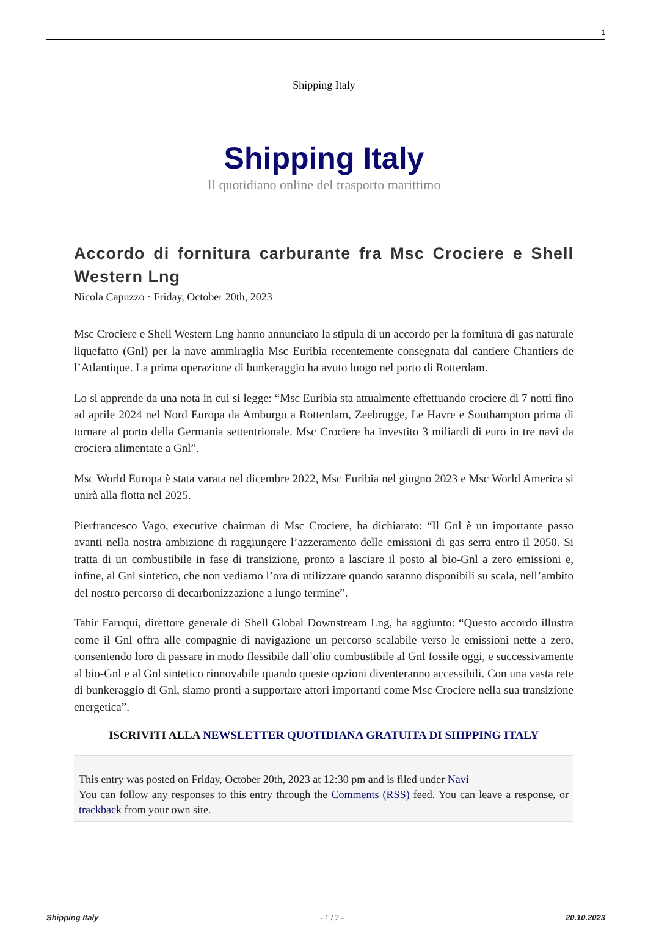1
Shipping Italy
Shipping Italy
Il quotidiano online del trasporto marittimo
Accordo di fornitura carburante fra Msc Crociere e Shell Western Lng
Nicola Capuzzo · Friday, October 20th, 2023
Msc Crociere e Shell Western Lng hanno annunciato la stipula di un accordo per la fornitura di gas naturale liquefatto (Gnl) per la nave ammiraglia Msc Euribia recentemente consegnata dal cantiere Chantiers de l’Atlantique. La prima operazione di bunkeraggio ha avuto luogo nel porto di Rotterdam.
Lo si apprende da una nota in cui si legge: “Msc Euribia sta attualmente effettuando crociere di 7 notti fino ad aprile 2024 nel Nord Europa da Amburgo a Rotterdam, Zeebrugge, Le Havre e Southampton prima di tornare al porto della Germania settentrionale. Msc Crociere ha investito 3 miliardi di euro in tre navi da crociera alimentate a Gnl”.
Msc World Europa è stata varata nel dicembre 2022, Msc Euribia nel giugno 2023 e Msc World America si unirà alla flotta nel 2025.
Pierfrancesco Vago, executive chairman di Msc Crociere, ha dichiarato: “Il Gnl è un importante passo avanti nella nostra ambizione di raggiungere l’azzeramento delle emissioni di gas serra entro il 2050. Si tratta di un combustibile in fase di transizione, pronto a lasciare il posto al bio-Gnl a zero emissioni e, infine, al Gnl sintetico, che non vediamo l’ora di utilizzare quando saranno disponibili su scala, nell’ambito del nostro percorso di decarbonizzazione a lungo termine”.
Tahir Faruqui, direttore generale di Shell Global Downstream Lng, ha aggiunto: “Questo accordo illustra come il Gnl offra alle compagnie di navigazione un percorso scalabile verso le emissioni nette a zero, consentendo loro di passare in modo flessibile dall’olio combustibile al Gnl fossile oggi, e successivamente al bio-Gnl e al Gnl sintetico rinnovabile quando queste opzioni diventeranno accessibili. Con una vasta rete di bunkeraggio di Gnl, siamo pronti a supportare attori importanti come Msc Crociere nella sua transizione energetica”.
ISCRIVITI ALLA NEWSLETTER QUOTIDIANA GRATUITA DI SHIPPING ITALY
This entry was posted on Friday, October 20th, 2023 at 12:30 pm and is filed under Navi
You can follow any responses to this entry through the Comments (RSS) feed. You can leave a response, or trackback from your own site.
Shipping Italy - 1 / 2 - 20.10.2023